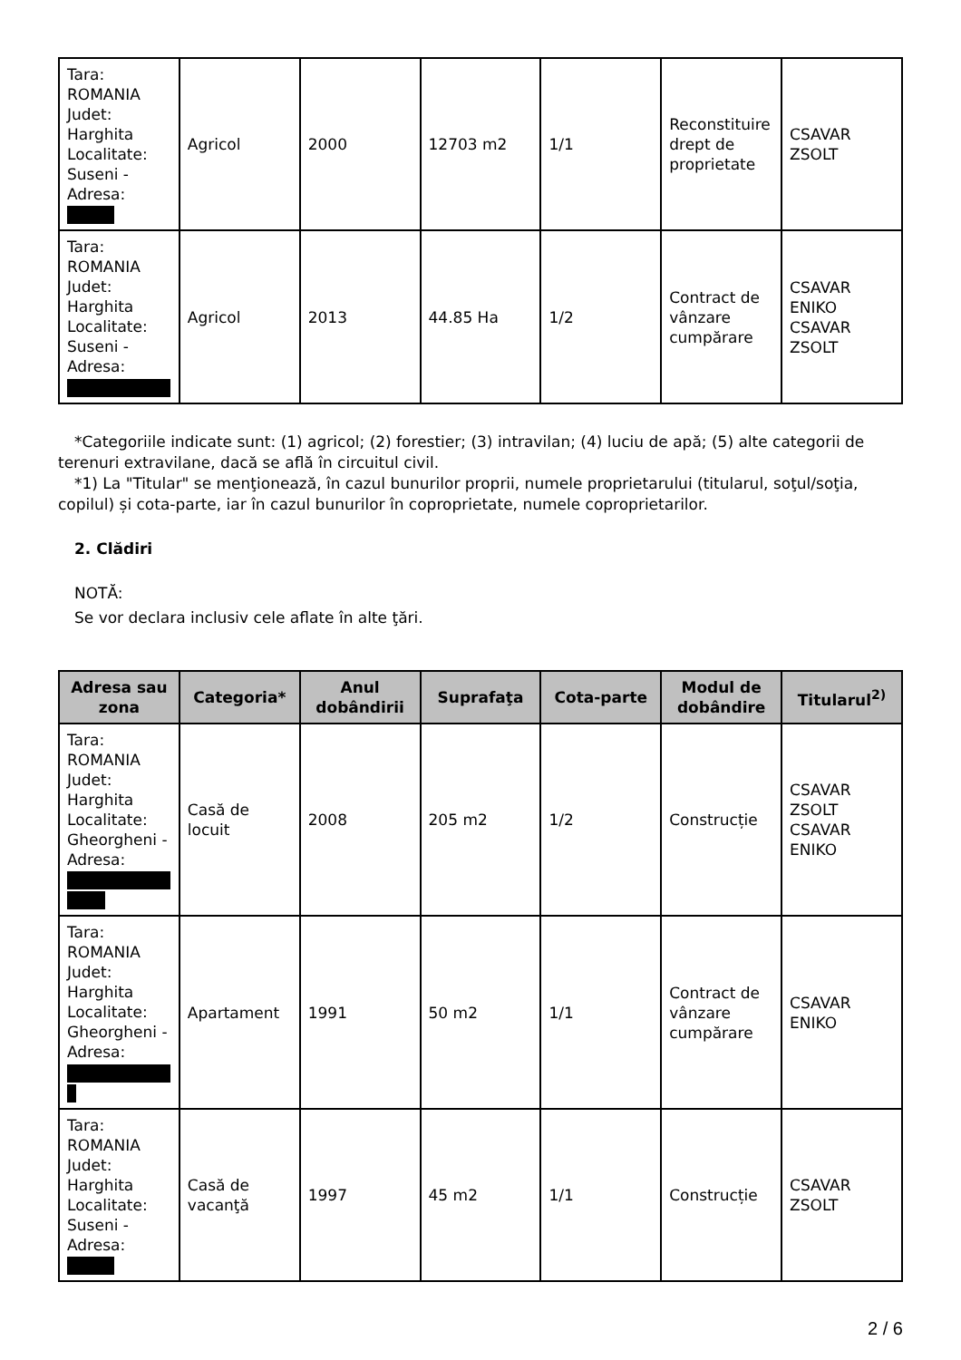| Tara: ROMANIA Judet: Harghita Localitate: Suseni - Adresa: | Agricol | 2000 | 12703 m2 | 1/1 | Reconstituire drept de proprietate | CSAVAR ZSOLT |
| Tara: ROMANIA Judet: Harghita Localitate: Suseni - Adresa: | Agricol | 2013 | 44.85 Ha | 1/2 | Contract de vânzare cumpărare | CSAVAR ENIKO CSAVAR ZSOLT |
*Categoriile indicate sunt: (1) agricol; (2) forestier; (3) intravilan; (4) luciu de apă; (5) alte categorii de terenuri extravilane, dacă se află în circuitul civil.
*1) La "Titular" se menţionează, în cazul bunurilor proprii, numele proprietarului (titularul, soţul/soţia, copilul) și cota-parte, iar în cazul bunurilor în coproprietate, numele coproprietarilor.
2. Clădiri
NOTĂ:
Se vor declara inclusiv cele aflate în alte ţări.
| Adresa sau zona | Categoria* | Anul dobândirii | Suprafaţa | Cota-parte | Modul de dobândire | Titularul<sup>2)</sup> |
| --- | --- | --- | --- | --- | --- | --- |
| Tara: ROMANIA Judet: Harghita Localitate: Gheorgheni - Adresa: | Casă de locuit | 2008 | 205 m2 | 1/2 | Construcție | CSAVAR ZSOLT CSAVAR ENIKO |
| Tara: ROMANIA Judet: Harghita Localitate: Gheorgheni - Adresa: | Apartament | 1991 | 50 m2 | 1/1 | Contract de vânzare cumpărare | CSAVAR ENIKO |
| Tara: ROMANIA Judet: Harghita Localitate: Suseni - Adresa: | Casă de vacanţă | 1997 | 45 m2 | 1/1 | Construcție | CSAVAR ZSOLT |
2 / 6